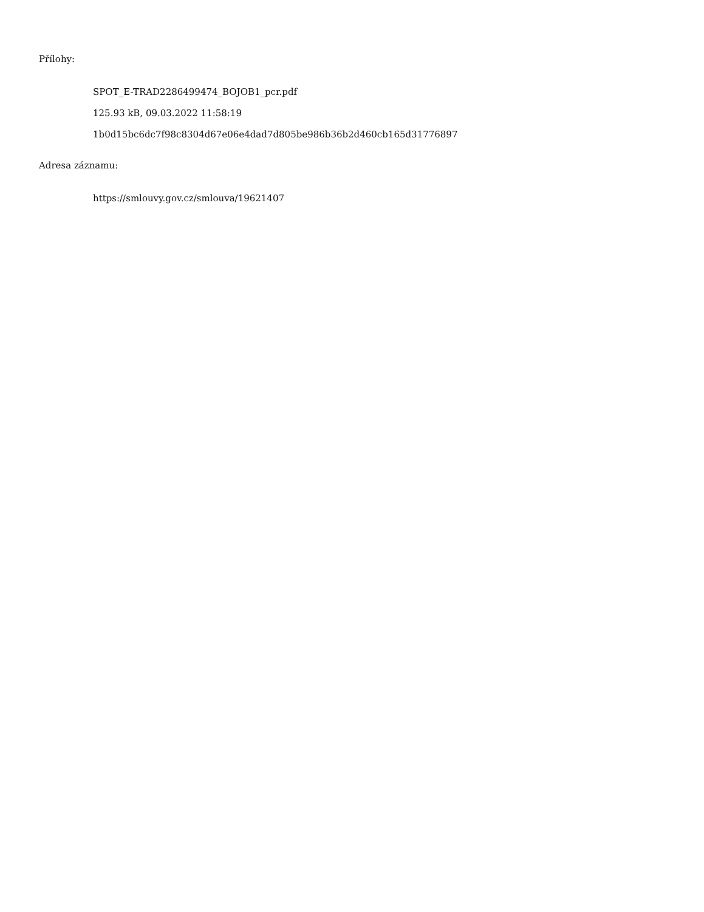Přílohy:
SPOT_E-TRAD2286499474_BOJOB1_pcr.pdf
125.93 kB, 09.03.2022 11:58:19
1b0d15bc6dc7f98c8304d67e06e4dad7d805be986b36b2d460cb165d31776897
Adresa záznamu:
https://smlouvy.gov.cz/smlouva/19621407